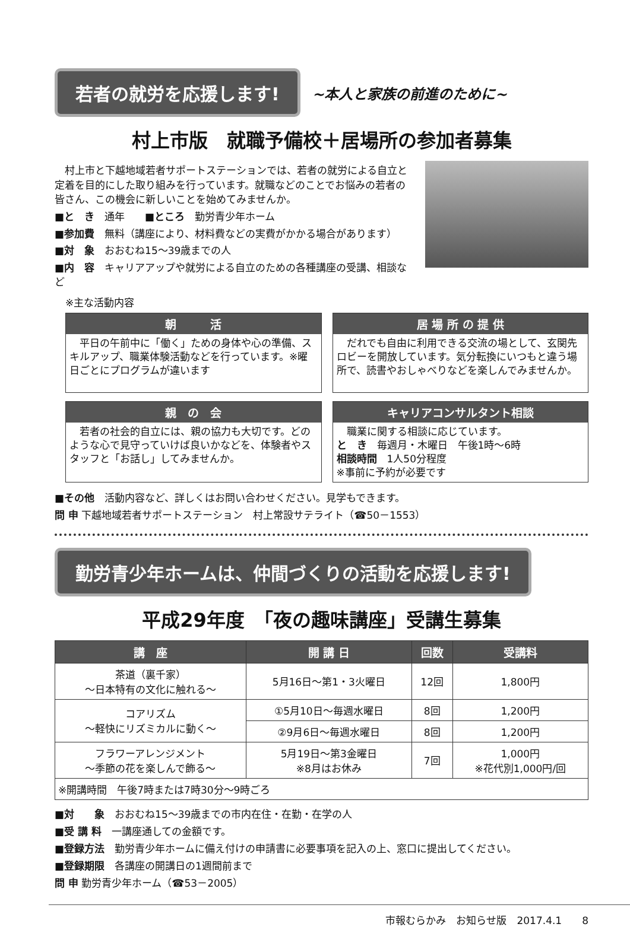若者の就労を応援します!
~本人と家族の前進のために~
村上市版　就職予備校＋居場所の参加者募集
　村上市と下越地域若者サポートステーションでは、若者の就労による自立と定着を目的にした取り組みを行っています。就職などのことでお悩みの若者の皆さん、この機会に新しいことを始めてみませんか。
■と　き　通年　　■ところ　勤労青少年ホーム
■参加費　無料（講座により、材料費などの実費がかかる場合があります）
■対　象　おおむね15～39歳までの人
■内　容　キャリアアップや就労による自立のための各種講座の受講、相談など
※主な活動内容
朝　　　活
　平日の午前中に「働く」ための身体や心の準備、スキルアップ、職業体験活動などを行っています。※曜日ごとにプログラムが違います
居 場 所 の 提 供
　だれでも自由に利用できる交流の場として、玄関先ロビーを開放しています。気分転換にいつもと違う場所で、読書やおしゃべりなどを楽しんでみませんか。
親　の　会
　若者の社会的自立には、親の協力も大切です。どのような心で見守っていけば良いかなどを、体験者やスタッフと「お話し」してみませんか。
キャリアコンサルタント相談
　職業に関する相談に応じています。
と　き　毎週月・木曜日　午後1時～6時
相談時間　1人50分程度
※事前に予約が必要です
■その他　活動内容など、詳しくはお問い合わせください。見学もできます。
問 申 下越地域若者サポートステーション　村上常設サテライト（☎50－1553）
勤労青少年ホームは、仲間づくりの活動を応援します!
平成29年度　「夜の趣味講座」受講生募集
| 講 座 | 開 講 日 | 回数 | 受講料 |
| --- | --- | --- | --- |
| 茶道（裏千家） ～日本特有の文化に触れる～ | 5月16日～第1・3火曜日 | 12回 | 1,800円 |
| コアリズム ～軽快にリズミカルに動く～ | ①5月10日～毎週水曜日 | 8回 | 1,200円 |
| | ②9月6日～毎週水曜日 | 8回 | 1,200円 |
| フラワーアレンジメント ～季節の花を楽しんで飾る～ | 5月19日～第3金曜日 ※8月はお休み | 7回 | 1,000円 ※花代別1,000円/回 |
| ※開講時間 午後7時または7時30分～9時ごろ | | | |
■対　　象　おおむね15～39歳までの市内在住・在勤・在学の人
■受 講 料　一講座通しての金額です。
■登録方法　勤労青少年ホームに備え付けの申請書に必要事項を記入の上、窓口に提出してください。
■登録期限　各講座の開講日の1週間前まで
問 申 勤労青少年ホーム（☎53－2005）
市報むらかみ　お知らせ版　2017.4.1　　8